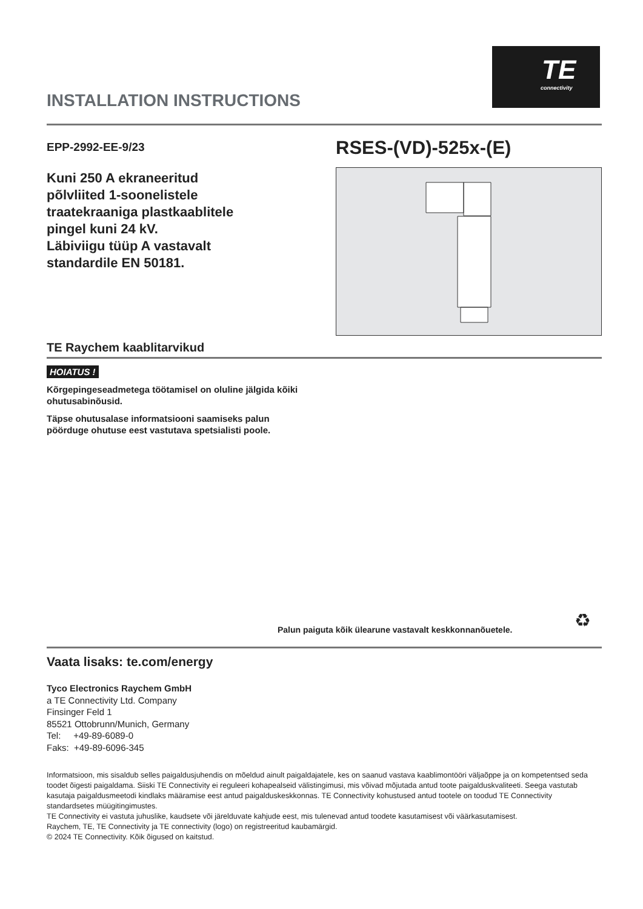TE
connectivity
INSTALLATION INSTRUCTIONS
EPP-2992-EE-9/23
Kuni 250 A ekraneeritud
põlvliited 1-soonelistele
traatekraaniga plastkaablitele
pingel kuni 24 kV.
Läbiviigu tüüp A vastavalt
standardile EN 50181.
TE Raychem kaablitarvikud
RSES-(VD)-525x-(E)
HOIATUS !
Kõrgepingeseadmetega töötamisel on oluline jälgida kõiki ohutusabinõusid.
Täpse ohutusalase informatsiooni saamiseks palun pöörduge ohutuse eest vastutava spetsialisti poole.
Palun paiguta kõik ülearune vastavalt keskkonnanõuetele.
♻
Vaata lisaks: te.com/energy
Tyco Electronics Raychem GmbH
a TE Connectivity Ltd. Company
Finsinger Feld 1
85521 Ottobrunn/Munich, Germany
Tel: +49-89-6089-0
Faks: +49-89-6096-345
Informatsioon, mis sisaldub selles paigaldusjuhendis on mõeldud ainult paigaldajatele, kes on saanud vastava kaablimontööri väljaõppe ja on kompetentsed seda toodet õigesti paigaldama. Siiski TE Connectivity ei reguleeri kohapealseid välistingimusi, mis võivad mõjutada antud toote paigalduskvaliteeti. Seega vastutab kasutaja paigaldusmeetodi kindlaks määramise eest antud paigalduskeskkonnas. TE Connectivity kohustused antud tootele on toodud TE Connectivity standardsetes müügitingimustes.
TE Connectivity ei vastuta juhuslike, kaudsete või järelduvate kahjude eest, mis tulenevad antud toodete kasutamisest või väärkasutamisest.
Raychem, TE, TE Connectivity ja TE connectivity (logo) on registreeritud kaubamärgid.
© 2024 TE Connectivity. Kõik õigused on kaitstud.